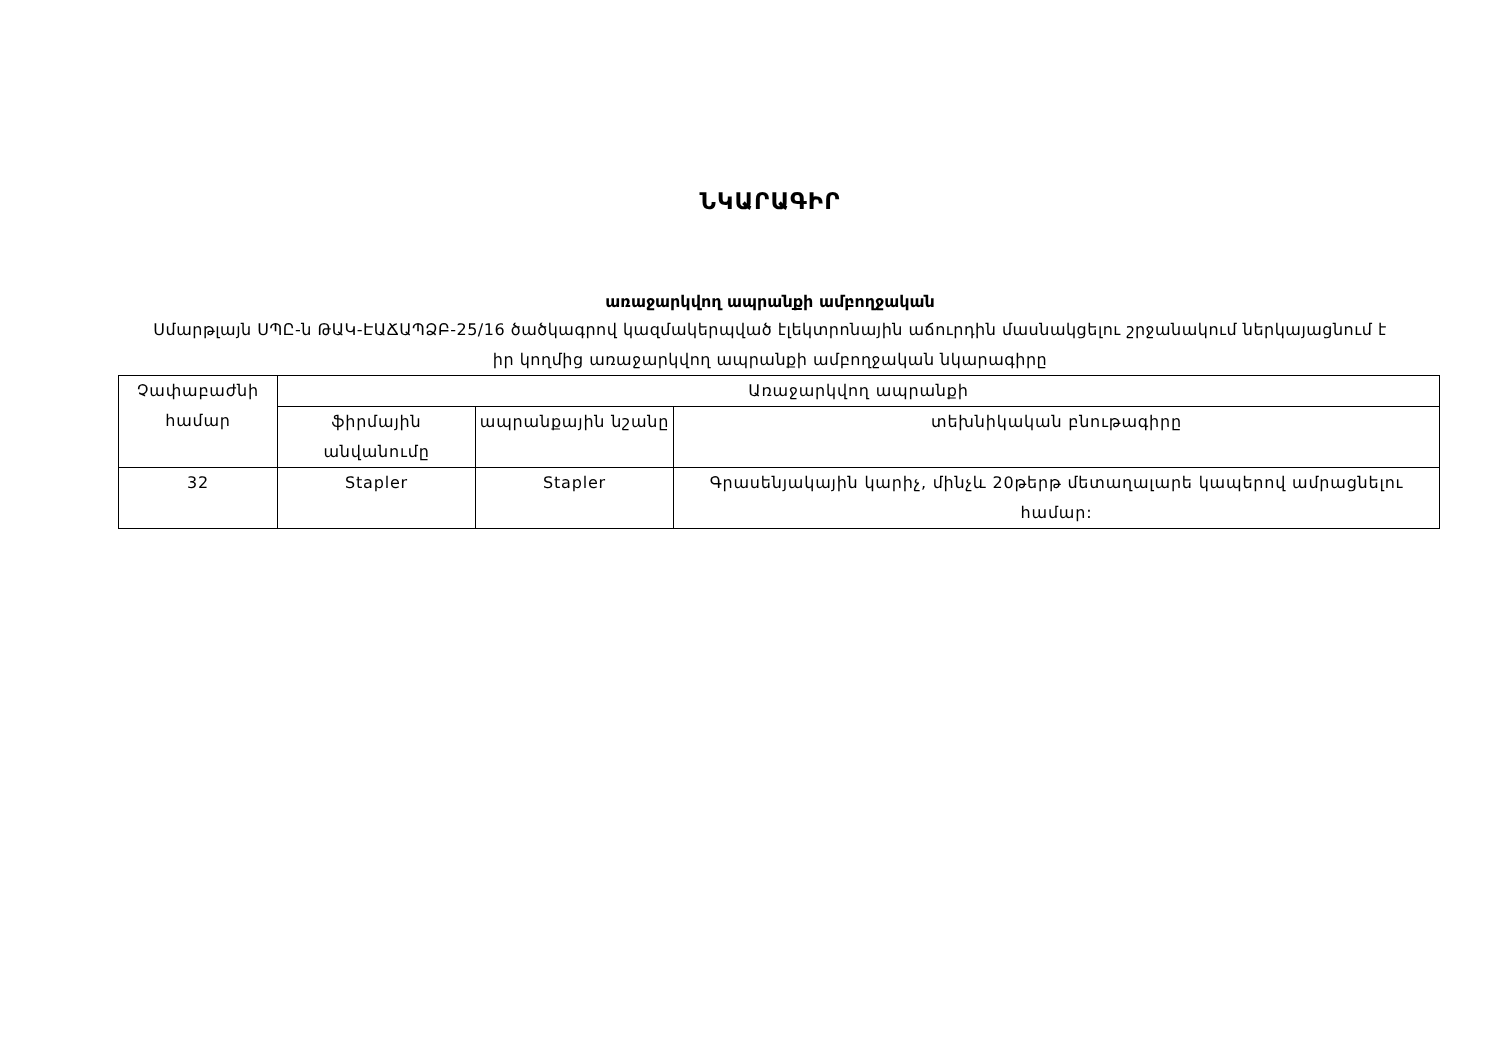ՆԿԱՐԱԳԻՐ
առաջարկվող ապրանքի ամբողջական
Սմարթլայն ՍՊԸ-ն ԹԱԿ-ԷԱՃԱՊՁԲ-25/16 ծածկագրով կազմակերպված էլեկտրոնային աճուրդին մասնակցելու շրջանակում ներկայացնում է իր կողմից առաջարկվող ապրանքի ամբողջական նկարագիրը
| Չափաբաժնի համար | Առաջարկվող ապրանքի | | |
| --- | --- | --- | --- |
| | ֆիրմային անվանումը | ապրանքային նշանը | տեխնիկական բնութագիրը |
| 32 | Stapler | Stapler | Գրասենյակային կարիչ, մինչև 20թերթ մետաղալարե կապերով ամրացնելու համար: |